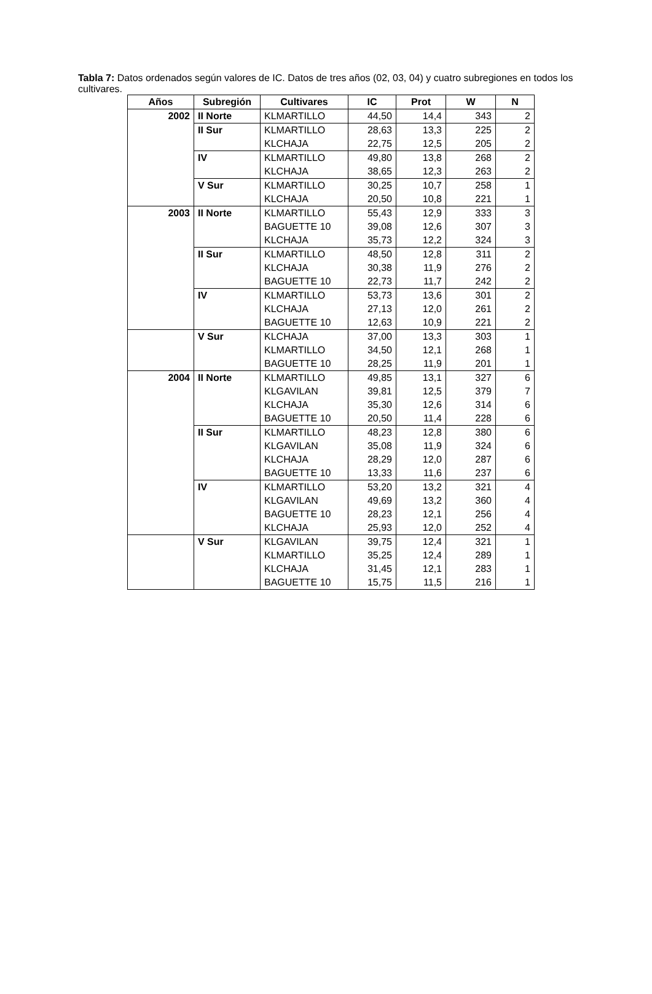Tabla 7: Datos ordenados según valores de IC. Datos de tres años (02, 03, 04) y cuatro subregiones en todos los cultivares.
| Años | Subregión | Cultivares | IC | Prot | W | N |
| --- | --- | --- | --- | --- | --- | --- |
| 2002 | II Norte | KLMARTILLO | 44,50 | 14,4 | 343 | 2 |
| | II Sur | KLMARTILLO | 28,63 | 13,3 | 225 | 2 |
| | | KLCHAJA | 22,75 | 12,5 | 205 | 2 |
| | IV | KLMARTILLO | 49,80 | 13,8 | 268 | 2 |
| | | KLCHAJA | 38,65 | 12,3 | 263 | 2 |
| | V Sur | KLMARTILLO | 30,25 | 10,7 | 258 | 1 |
| | | KLCHAJA | 20,50 | 10,8 | 221 | 1 |
| 2003 | II Norte | KLMARTILLO | 55,43 | 12,9 | 333 | 3 |
| | | BAGUETTE 10 | 39,08 | 12,6 | 307 | 3 |
| | | KLCHAJA | 35,73 | 12,2 | 324 | 3 |
| | II Sur | KLMARTILLO | 48,50 | 12,8 | 311 | 2 |
| | | KLCHAJA | 30,38 | 11,9 | 276 | 2 |
| | | BAGUETTE 10 | 22,73 | 11,7 | 242 | 2 |
| | IV | KLMARTILLO | 53,73 | 13,6 | 301 | 2 |
| | | KLCHAJA | 27,13 | 12,0 | 261 | 2 |
| | | BAGUETTE 10 | 12,63 | 10,9 | 221 | 2 |
| | V Sur | KLCHAJA | 37,00 | 13,3 | 303 | 1 |
| | | KLMARTILLO | 34,50 | 12,1 | 268 | 1 |
| | | BAGUETTE 10 | 28,25 | 11,9 | 201 | 1 |
| 2004 | II Norte | KLMARTILLO | 49,85 | 13,1 | 327 | 6 |
| | | KLGAVILAN | 39,81 | 12,5 | 379 | 7 |
| | | KLCHAJA | 35,30 | 12,6 | 314 | 6 |
| | | BAGUETTE 10 | 20,50 | 11,4 | 228 | 6 |
| | II Sur | KLMARTILLO | 48,23 | 12,8 | 380 | 6 |
| | | KLGAVILAN | 35,08 | 11,9 | 324 | 6 |
| | | KLCHAJA | 28,29 | 12,0 | 287 | 6 |
| | | BAGUETTE 10 | 13,33 | 11,6 | 237 | 6 |
| | IV | KLMARTILLO | 53,20 | 13,2 | 321 | 4 |
| | | KLGAVILAN | 49,69 | 13,2 | 360 | 4 |
| | | BAGUETTE 10 | 28,23 | 12,1 | 256 | 4 |
| | | KLCHAJA | 25,93 | 12,0 | 252 | 4 |
| | V Sur | KLGAVILAN | 39,75 | 12,4 | 321 | 1 |
| | | KLMARTILLO | 35,25 | 12,4 | 289 | 1 |
| | | KLCHAJA | 31,45 | 12,1 | 283 | 1 |
| | | BAGUETTE 10 | 15,75 | 11,5 | 216 | 1 |